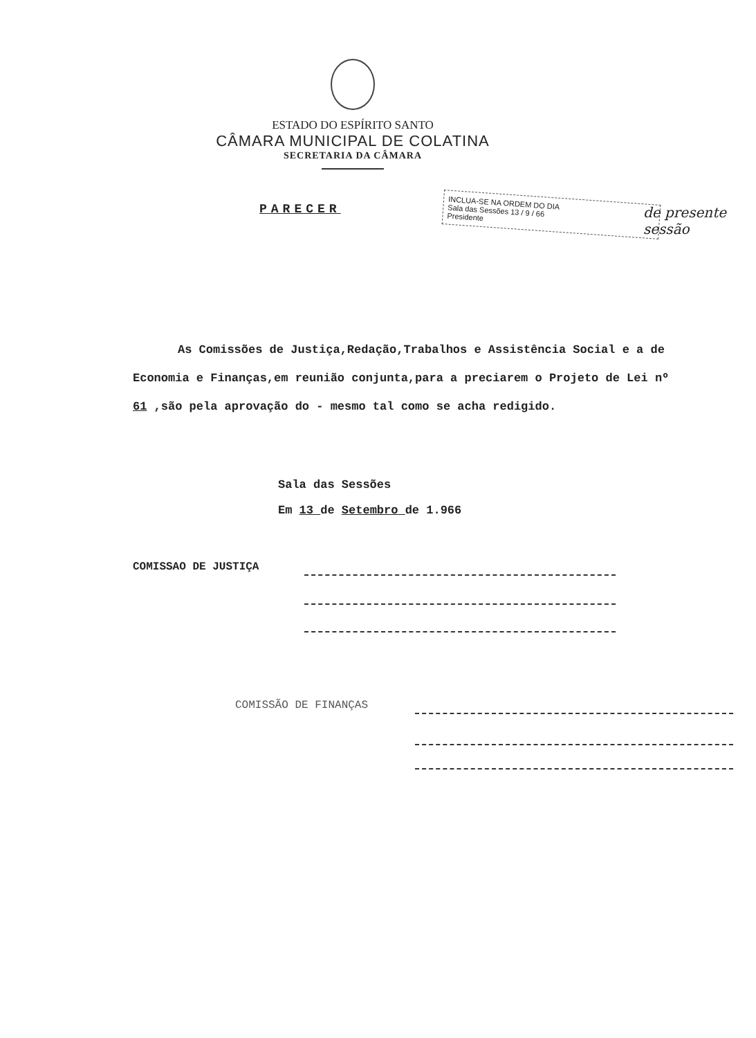ESTADO DO ESPÍRITO SANTO
CÂMARA MUNICIPAL DE COLATINA
SECRETARIA DA CÂMARA
PARECER
INCLUA-SE NA ORDEM DO DIA
Sala das Sessões 13 / 9 / 66
Presidente
de presente sessão
As Comissões de Justiça,Redação,Trabalhos e Assistência Social e a de Economia e Finanças,em reunião conjunta,para a preciarem o Projeto de Lei nº 61 ,são pela aprovação do - mesmo tal como se acha redigido.
Sala das Sessões
Em 13 de Setembro de 1.966
COMISSAO DE JUSTIÇA
COMISSÃO DE FINANÇAS